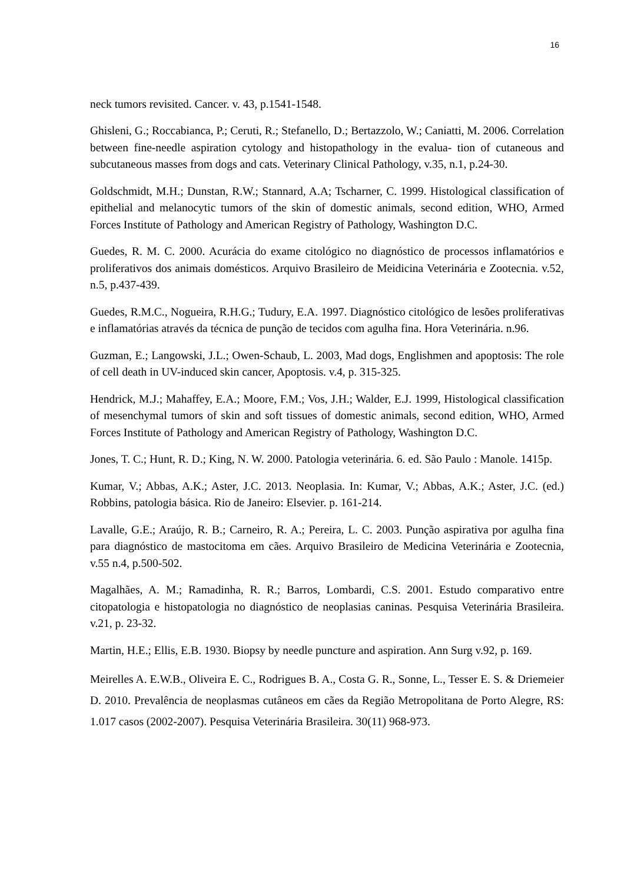16
neck tumors revisited. Cancer. v. 43, p.1541-1548.
Ghisleni, G.; Roccabianca, P.; Ceruti, R.; Stefanello, D.; Bertazzolo, W.; Caniatti, M. 2006. Correlation between fine-needle aspiration cytology and histopathology in the evalua- tion of cutaneous and subcutaneous masses from dogs and cats. Veterinary Clinical Pathology, v.35, n.1, p.24-30.
Goldschmidt, M.H.; Dunstan, R.W.; Stannard, A.A; Tscharner, C. 1999. Histological classification of epithelial and melanocytic tumors of the skin of domestic animals, second edition, WHO, Armed Forces Institute of Pathology and American Registry of Pathology, Washington D.C.
Guedes, R. M. C. 2000. Acurácia do exame citológico no diagnóstico de processos inflamatórios e proliferativos dos animais domésticos. Arquivo Brasileiro de Meidicina Veterinária e Zootecnia. v.52, n.5, p.437-439.
Guedes, R.M.C., Nogueira, R.H.G.; Tudury, E.A. 1997. Diagnóstico citológico de lesões proliferativas e inflamatórias através da técnica de punção de tecidos com agulha fina. Hora Veterinária. n.96.
Guzman, E.; Langowski, J.L.; Owen-Schaub, L. 2003, Mad dogs, Englishmen and apoptosis: The role of cell death in UV-induced skin cancer, Apoptosis. v.4, p. 315-325.
Hendrick, M.J.; Mahaffey, E.A.; Moore, F.M.; Vos, J.H.; Walder, E.J. 1999, Histological classification of mesenchymal tumors of skin and soft tissues of domestic animals, second edition, WHO, Armed Forces Institute of Pathology and American Registry of Pathology, Washington D.C.
Jones, T. C.; Hunt, R. D.; King, N. W. 2000. Patologia veterinária. 6. ed. São Paulo : Manole. 1415p.
Kumar, V.; Abbas, A.K.; Aster, J.C. 2013. Neoplasia. In: Kumar, V.; Abbas, A.K.; Aster, J.C. (ed.) Robbins, patologia básica. Rio de Janeiro: Elsevier. p. 161-214.
Lavalle, G.E.; Araújo, R. B.; Carneiro, R. A.; Pereira, L. C. 2003. Punção aspirativa por agulha fina para diagnóstico de mastocitoma em cães. Arquivo Brasileiro de Medicina Veterinária e Zootecnia, v.55 n.4, p.500-502.
Magalhães, A. M.; Ramadinha, R. R.; Barros, Lombardi, C.S. 2001. Estudo comparativo entre citopatologia e histopatologia no diagnóstico de neoplasias caninas. Pesquisa Veterinária Brasileira. v.21, p. 23-32.
Martin, H.E.; Ellis, E.B. 1930. Biopsy by needle puncture and aspiration. Ann Surg v.92, p. 169.
Meirelles A. E.W.B., Oliveira E. C., Rodrigues B. A., Costa G. R., Sonne, L., Tesser E. S. & Driemeier D. 2010. Prevalência de neoplasmas cutâneos em cães da Região Metropolitana de Porto Alegre, RS: 1.017 casos (2002-2007). Pesquisa Veterinária Brasileira. 30(11) 968-973.